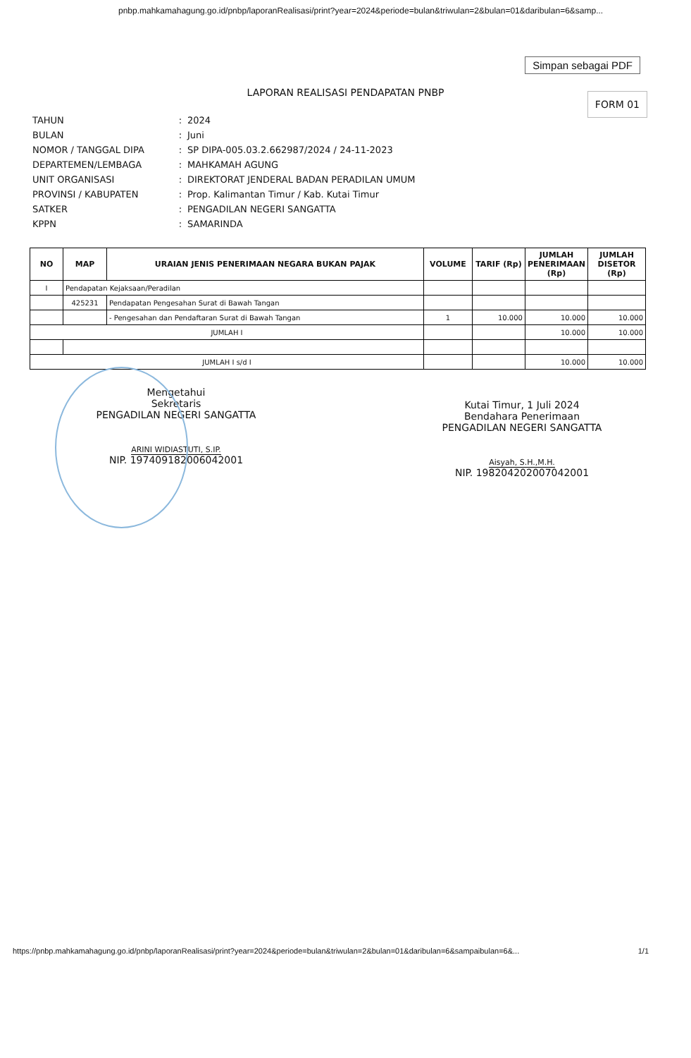pnbp.mahkamahagung.go.id/pnbp/laporanRealisasi/print?year=2024&periode=bulan&triwulan=2&bulan=01&daribulan=6&samp...
Simpan sebagai PDF
LAPORAN REALISASI PENDAPATAN PNBP
FORM 01
| TAHUN | : | 2024 |
| BULAN | : | Juni |
| NOMOR / TANGGAL DIPA | : | SP DIPA-005.03.2.662987/2024 / 24-11-2023 |
| DEPARTEMEN/LEMBAGA | : | MAHKAMAH AGUNG |
| UNIT ORGANISASI | : | DIREKTORAT JENDERAL BADAN PERADILAN UMUM |
| PROVINSI / KABUPATEN | : | Prop. Kalimantan Timur / Kab. Kutai Timur |
| SATKER | : | PENGADILAN NEGERI SANGATTA |
| KPPN | : | SAMARINDA |
| NO | MAP | URAIAN JENIS PENERIMAAN NEGARA BUKAN PAJAK | VOLUME | TARIF (Rp) | JUMLAH PENERIMAAN (Rp) | JUMLAH DISETOR (Rp) |
| --- | --- | --- | --- | --- | --- | --- |
| I | Pendapatan Kejaksaan/Peradilan | | | | | |
| | 425231 | Pendapatan Pengesahan Surat di Bawah Tangan | | | | |
| | | - Pengesahan dan Pendaftaran Surat di Bawah Tangan | 1 | 10.000 | 10.000 | 10.000 |
| JUMLAH I | | | | | 10.000 | 10.000 |
| JUMLAH I s/d I | | | | | 10.000 | 10.000 |
Mengetahui
Sekretaris
PENGADILAN NEGERI SANGATTA
ARINI WIDIASTUTI, S.IP.
NIP. 197409182006042001
Kutai Timur, 1 Juli 2024
Bendahara Penerimaan
PENGADILAN NEGERI SANGATTA
Aisyah, S.H.,M.H.
NIP. 198204202007042001
https://pnbp.mahkamahagung.go.id/pnbp/laporanRealisasi/print?year=2024&periode=bulan&triwulan=2&bulan=01&daribulan=6&sampaibulan=6&... 1/1